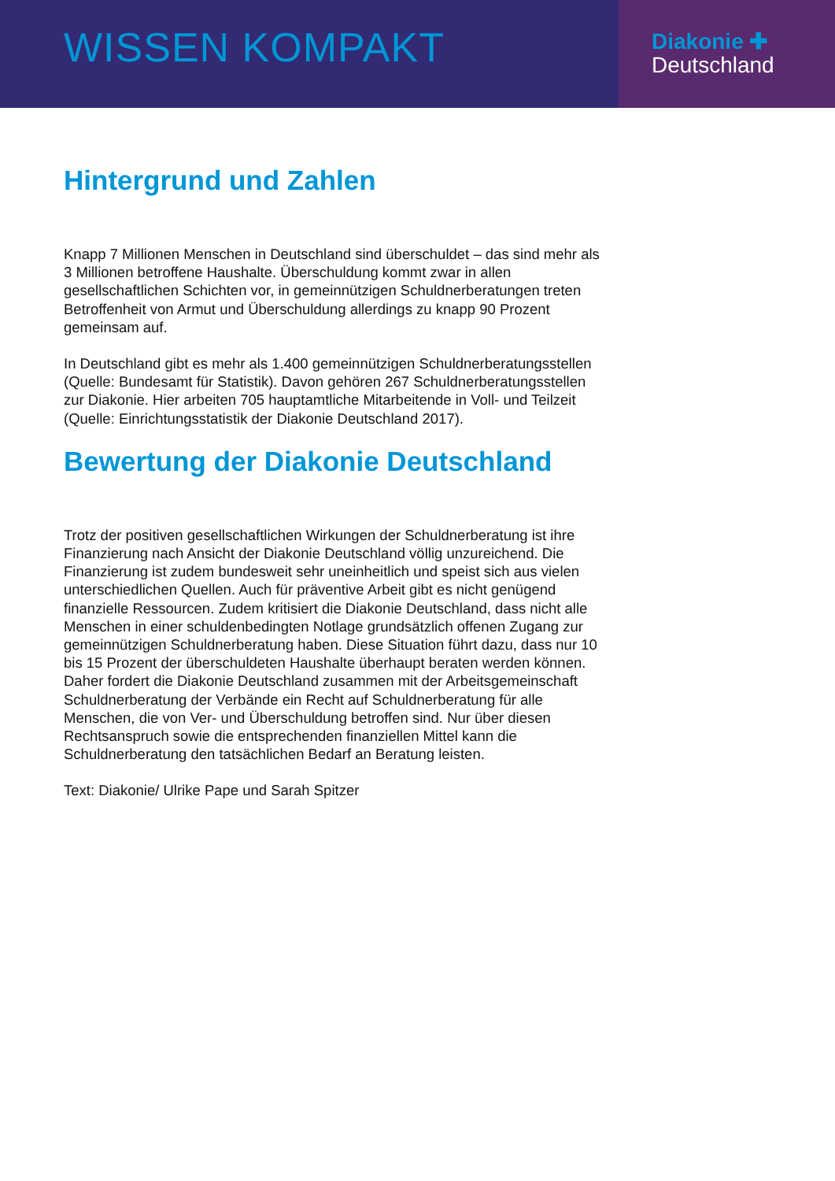WISSEN KOMPAKT
Diakonie ✚
Deutschland
Hintergrund und Zahlen
Knapp 7 Millionen Menschen in Deutschland sind überschuldet – das sind mehr als 3 Millionen betroffene Haushalte. Überschuldung kommt zwar in allen gesellschaftlichen Schichten vor, in gemeinnützigen Schuldnerberatungen treten Betroffenheit von Armut und Überschuldung allerdings zu knapp 90 Prozent gemeinsam auf.
In Deutschland gibt es mehr als 1.400 gemeinnützigen Schuldnerberatungsstellen (Quelle: Bundesamt für Statistik). Davon gehören 267 Schuldnerberatungsstellen zur Diakonie. Hier arbeiten 705 hauptamtliche Mitarbeitende in Voll- und Teilzeit (Quelle: Einrichtungsstatistik der Diakonie Deutschland 2017).
Bewertung der Diakonie Deutschland
Trotz der positiven gesellschaftlichen Wirkungen der Schuldnerberatung ist ihre Finanzierung nach Ansicht der Diakonie Deutschland völlig unzureichend. Die Finanzierung ist zudem bundesweit sehr uneinheitlich und speist sich aus vielen unterschiedlichen Quellen. Auch für präventive Arbeit gibt es nicht genügend finanzielle Ressourcen. Zudem kritisiert die Diakonie Deutschland, dass nicht alle Menschen in einer schuldenbedingten Notlage grundsätzlich offenen Zugang zur gemeinnützigen Schuldnerberatung haben. Diese Situation führt dazu, dass nur 10 bis 15 Prozent der überschuldeten Haushalte überhaupt beraten werden können.
Daher fordert die Diakonie Deutschland zusammen mit der Arbeitsgemeinschaft Schuldnerberatung der Verbände ein Recht auf Schuldnerberatung für alle Menschen, die von Ver- und Überschuldung betroffen sind. Nur über diesen Rechtsanspruch sowie die entsprechenden finanziellen Mittel kann die Schuldnerberatung den tatsächlichen Bedarf an Beratung leisten.
Text: Diakonie/ Ulrike Pape und Sarah Spitzer